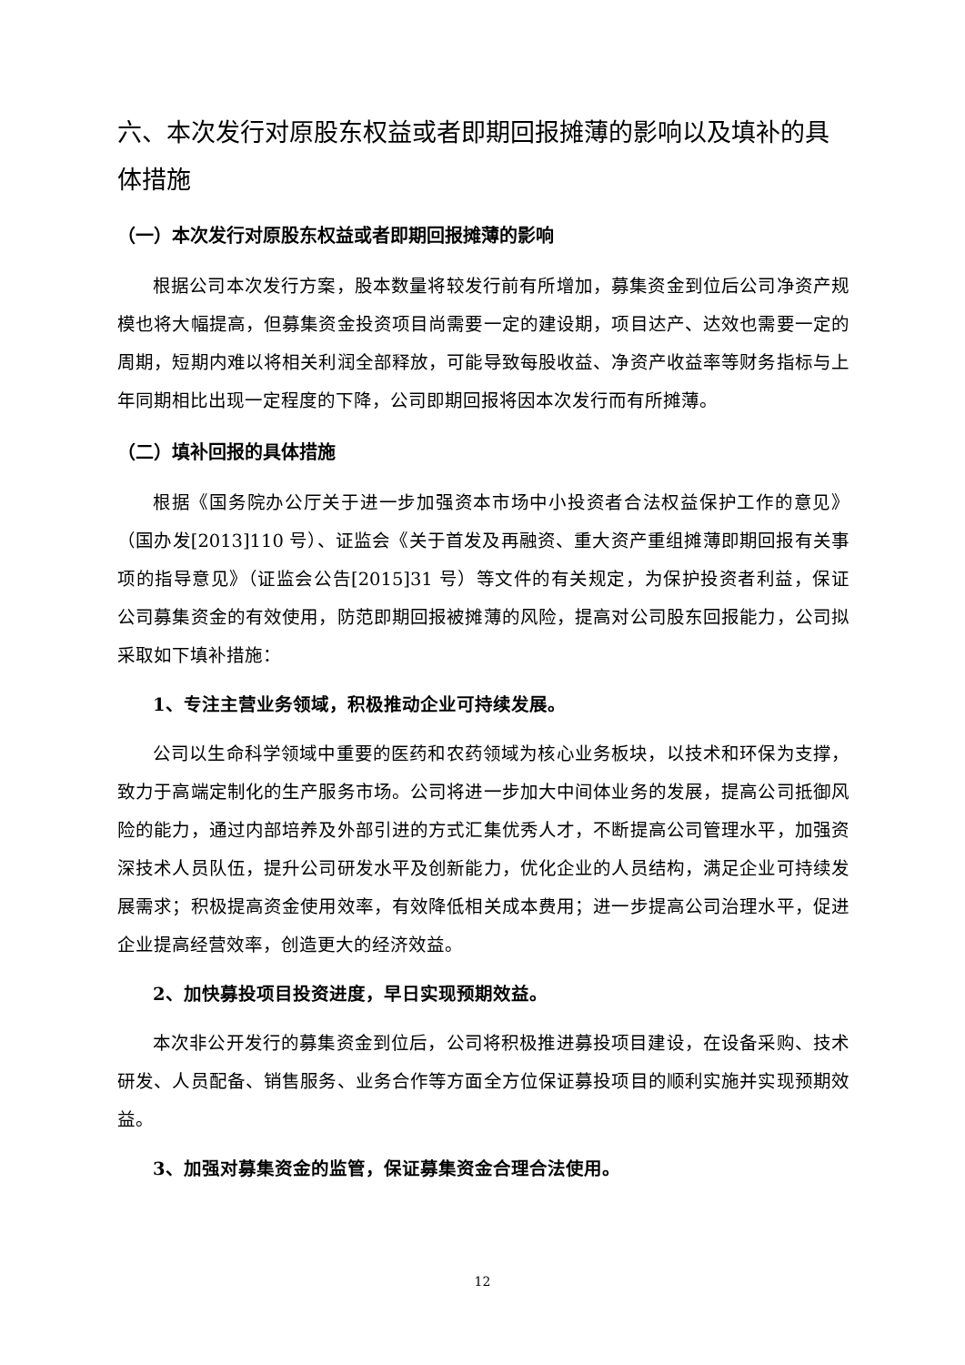六、本次发行对原股东权益或者即期回报摊薄的影响以及填补的具体措施
（一）本次发行对原股东权益或者即期回报摊薄的影响
根据公司本次发行方案，股本数量将较发行前有所增加，募集资金到位后公司净资产规模也将大幅提高，但募集资金投资项目尚需要一定的建设期，项目达产、达效也需要一定的周期，短期内难以将相关利润全部释放，可能导致每股收益、净资产收益率等财务指标与上年同期相比出现一定程度的下降，公司即期回报将因本次发行而有所摊薄。
（二）填补回报的具体措施
根据《国务院办公厅关于进一步加强资本市场中小投资者合法权益保护工作的意见》（国办发[2013]110 号）、证监会《关于首发及再融资、重大资产重组摊薄即期回报有关事项的指导意见》（证监会公告[2015]31 号）等文件的有关规定，为保护投资者利益，保证公司募集资金的有效使用，防范即期回报被摊薄的风险，提高对公司股东回报能力，公司拟采取如下填补措施：
1、专注主营业务领域，积极推动企业可持续发展。
公司以生命科学领域中重要的医药和农药领域为核心业务板块，以技术和环保为支撑，致力于高端定制化的生产服务市场。公司将进一步加大中间体业务的发展，提高公司抵御风险的能力，通过内部培养及外部引进的方式汇集优秀人才，不断提高公司管理水平，加强资深技术人员队伍，提升公司研发水平及创新能力，优化企业的人员结构，满足企业可持续发展需求；积极提高资金使用效率，有效降低相关成本费用；进一步提高公司治理水平，促进企业提高经营效率，创造更大的经济效益。
2、加快募投项目投资进度，早日实现预期效益。
本次非公开发行的募集资金到位后，公司将积极推进募投项目建设，在设备采购、技术研发、人员配备、销售服务、业务合作等方面全方位保证募投项目的顺利实施并实现预期效益。
3、加强对募集资金的监管，保证募集资金合理合法使用。
12